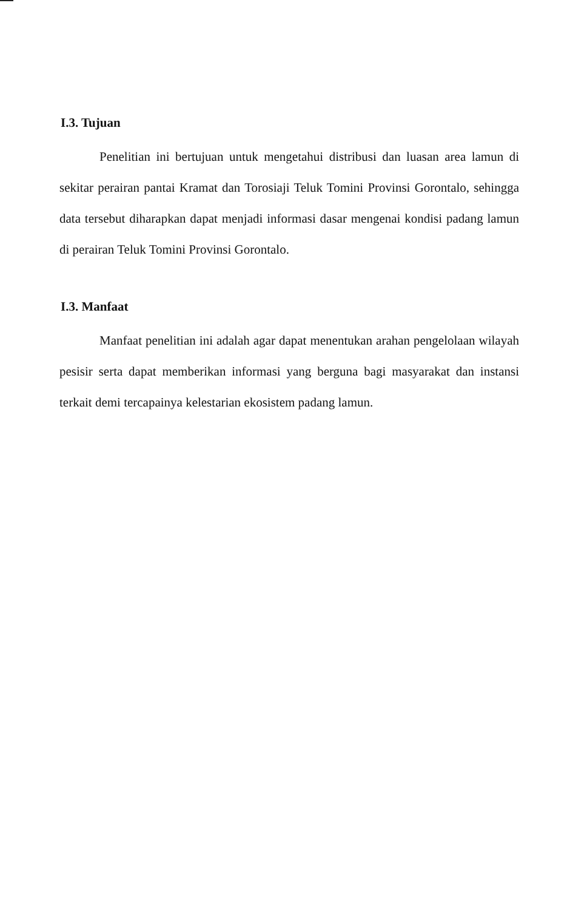I.3. Tujuan
Penelitian ini bertujuan untuk mengetahui distribusi dan luasan area lamun di sekitar perairan pantai Kramat dan Torosiaji Teluk Tomini Provinsi Gorontalo, sehingga data tersebut diharapkan dapat menjadi informasi dasar mengenai kondisi padang lamun di perairan Teluk Tomini Provinsi Gorontalo.
I.3. Manfaat
Manfaat penelitian ini adalah agar dapat menentukan arahan pengelolaan wilayah pesisir serta dapat memberikan informasi yang berguna bagi masyarakat dan instansi terkait demi tercapainya kelestarian ekosistem padang lamun.